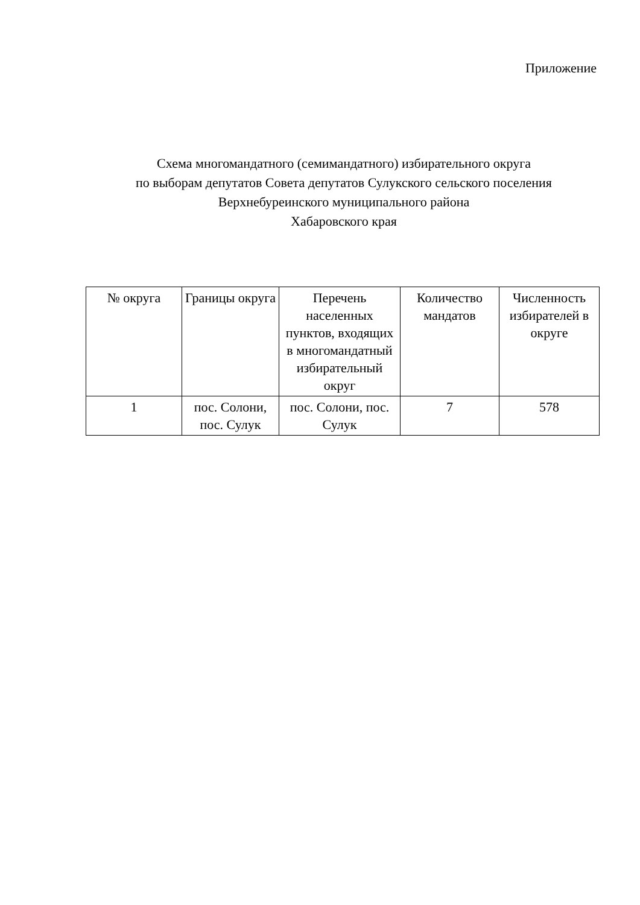Приложение
Схема многомандатного (семимандатного) избирательного округа
по выборам депутатов Совета депутатов Сулукского сельского поселения
Верхнебуреинского муниципального района
Хабаровского края
| № округа | Границы округа | Перечень населенных пунктов, входящих в многомандатный избирательный округ | Количество мандатов | Численность избирателей в округе |
| --- | --- | --- | --- | --- |
| 1 | пос. Солони, пос. Сулук | пос. Солони, пос. Сулук | 7 | 578 |